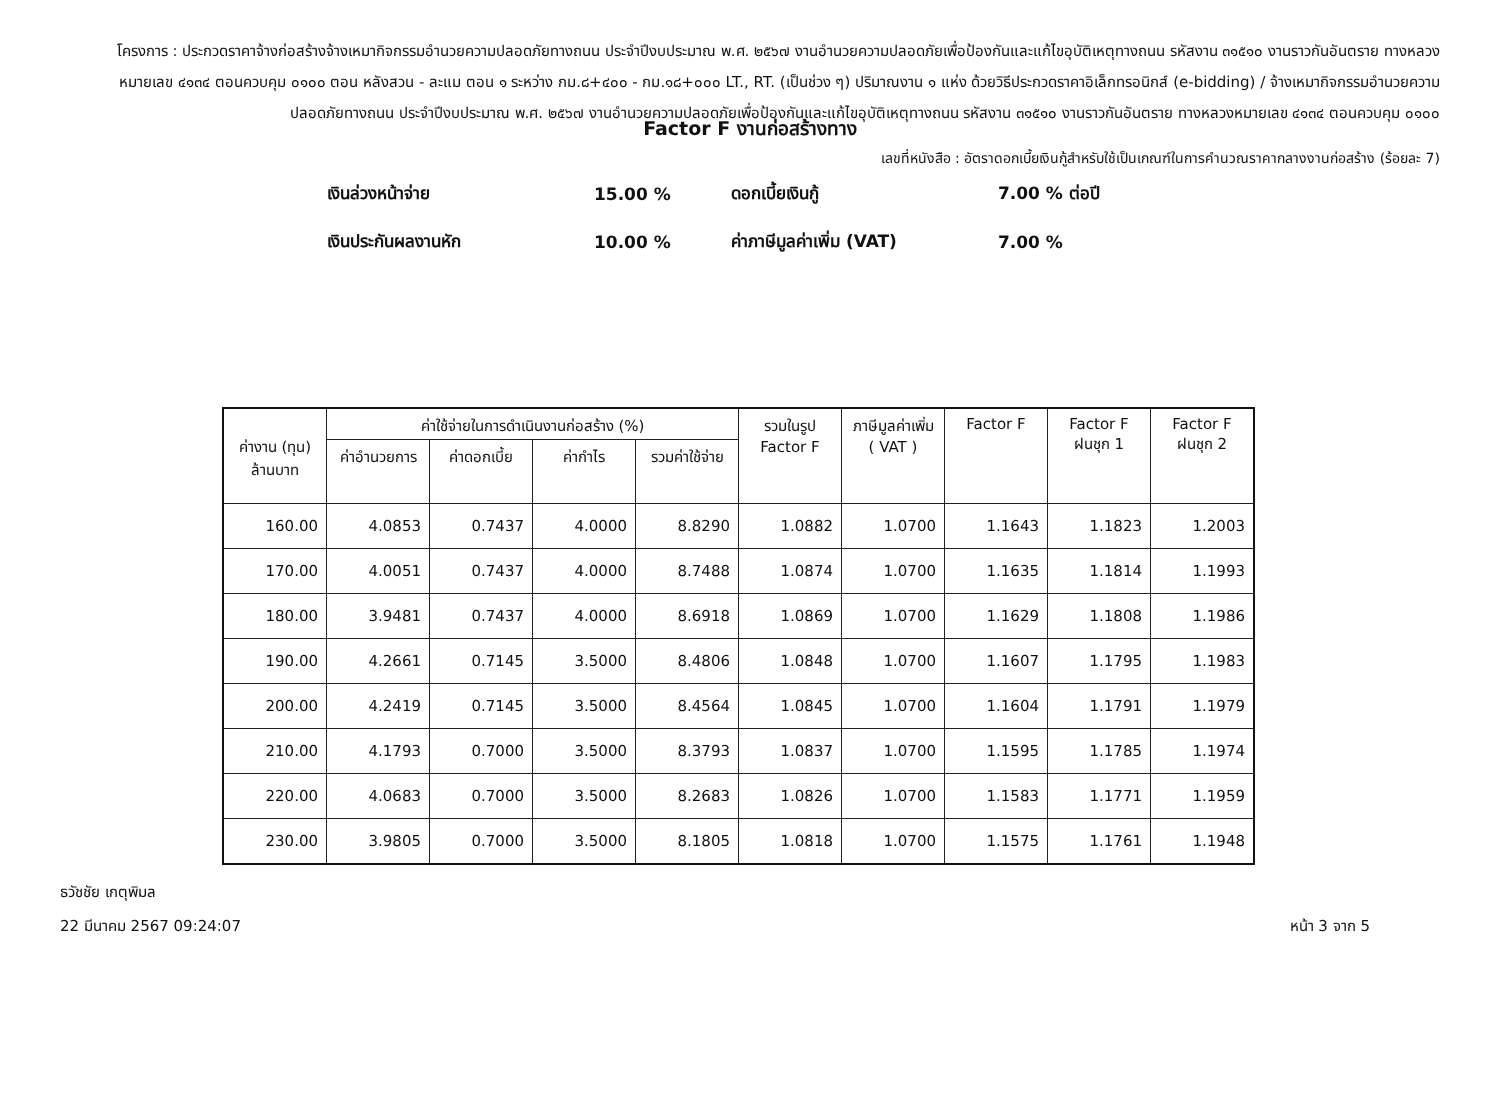โครงการ : ประกวดราคาจ้างก่อสร้างจ้างเหมากิจกรรมอำนวยความปลอดภัยทางถนน ประจำปีงบประมาณ พ.ศ. ๒๕๖๗ งานอำนวยความปลอดภัยเพื่อป้องกันและแก้ไขอุบัติเหตุทางถนน รหัสงาน ๓๑๕๑๐ งานราวกันอันตราย ทางหลวงหมายเลข ๔๑๓๔ ตอนควบคุม ๐๑๐๐ ตอน หลังสวน - ละแม ตอน ๑ ระหว่าง กม.๘+๔๐๐ - กม.๑๘+๐๐๐ LT., RT. (เป็นช่วง ๆ) ปริมาณงาน ๑ แห่ง ด้วยวิธีประกวดราคาอิเล็กทรอนิกส์ (e-bidding) / จ้างเหมากิจกรรมอำนวยความปลอดภัยทางถนน ประจำปีงบประมาณ พ.ศ. ๒๕๖๗ งานอำนวยความปลอดภัยเพื่อป้องกันและแก้ไขอุบัติเหตุทางถนน รหัสงาน ๓๑๕๑๐ งานราวกันอันตราย ทางหลวงหมายเลข ๔๑๓๔ ตอนควบคุม ๐๑๐๐
Factor F งานก่อสร้างทาง
เลขที่หนังสือ : อัตราดอกเบี้ยเงินกู้สำหรับใช้เป็นเกณฑ์ในการคำนวณราคากลางงานก่อสร้าง (ร้อยละ 7)
| เงินล่วงหน้าจ่าย | 15.00 % | ดอกเบี้ยเงินกู้ | 7.00 % ต่อปี |
| เงินประกันผลงานหัก | 10.00 % | ค่าภาษีมูลค่าเพิ่ม (VAT) | 7.00 % |
| ค่างาน (ทุน) ล้านบาท | ค่าใช้จ่ายในการดำเนินงานก่อสร้าง (%) | | | | รวมในรูป Factor F | ภาษีมูลค่าเพิ่ม ( VAT ) | Factor F | Factor F ฝนชุก 1 | Factor F ฝนชุก 2 |
| --- | --- | --- | --- | --- | --- | --- | --- | --- | --- |
| | ค่าอำนวยการ | ค่าดอกเบี้ย | ค่ากำไร | รวมค่าใช้จ่าย | | | | | |
| 160.00 | 4.0853 | 0.7437 | 4.0000 | 8.8290 | 1.0882 | 1.0700 | 1.1643 | 1.1823 | 1.2003 |
| 170.00 | 4.0051 | 0.7437 | 4.0000 | 8.7488 | 1.0874 | 1.0700 | 1.1635 | 1.1814 | 1.1993 |
| 180.00 | 3.9481 | 0.7437 | 4.0000 | 8.6918 | 1.0869 | 1.0700 | 1.1629 | 1.1808 | 1.1986 |
| 190.00 | 4.2661 | 0.7145 | 3.5000 | 8.4806 | 1.0848 | 1.0700 | 1.1607 | 1.1795 | 1.1983 |
| 200.00 | 4.2419 | 0.7145 | 3.5000 | 8.4564 | 1.0845 | 1.0700 | 1.1604 | 1.1791 | 1.1979 |
| 210.00 | 4.1793 | 0.7000 | 3.5000 | 8.3793 | 1.0837 | 1.0700 | 1.1595 | 1.1785 | 1.1974 |
| 220.00 | 4.0683 | 0.7000 | 3.5000 | 8.2683 | 1.0826 | 1.0700 | 1.1583 | 1.1771 | 1.1959 |
| 230.00 | 3.9805 | 0.7000 | 3.5000 | 8.1805 | 1.0818 | 1.0700 | 1.1575 | 1.1761 | 1.1948 |
ธวัชชัย เกตุพิมล
22 มีนาคม 2567 09:24:07 หน้า 3 จาก 5